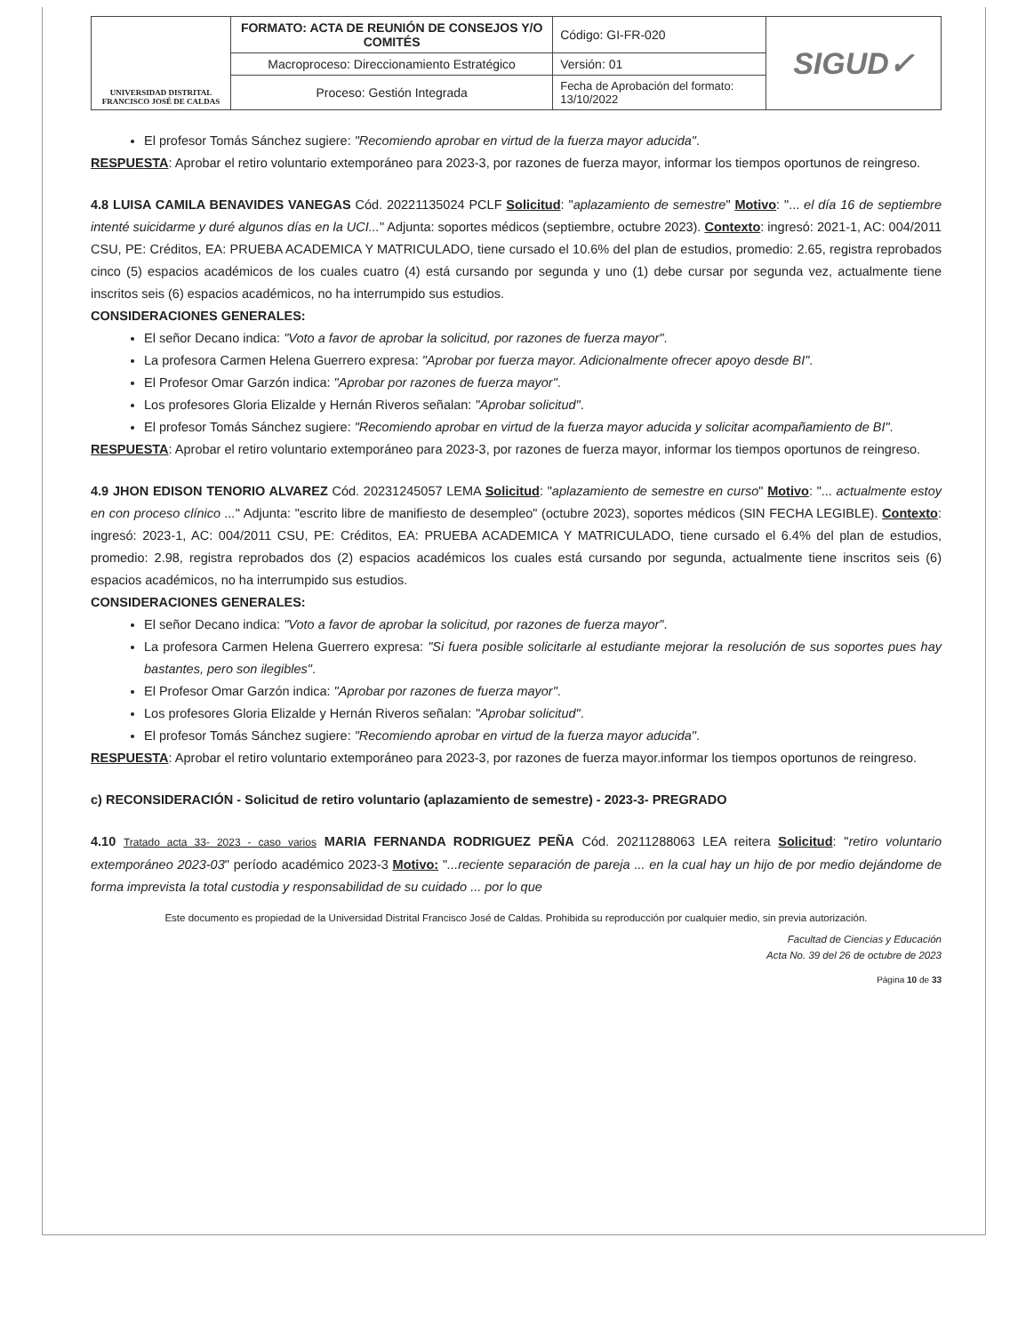| UNIVERSIDAD DISTRITAL FRANCISCO JOSÉ DE CALDAS | FORMATO: ACTA DE REUNIÓN DE CONSEJOS Y/O COMITÉS | Código: GI-FR-020 | SIGUD✓ |
| | Macroproceso: Direccionamiento Estratégico | Versión: 01 | |
| | Proceso: Gestión Integrada | Fecha de Aprobación del formato: 13/10/2022 | |
El profesor Tomás Sánchez sugiere: "Recomiendo aprobar en virtud de la fuerza mayor aducida".
RESPUESTA: Aprobar el retiro voluntario extemporáneo para 2023-3, por razones de fuerza mayor, informar los tiempos oportunos de reingreso.
4.8 LUISA CAMILA BENAVIDES VANEGAS Cód. 20221135024 PCLF Solicitud: "aplazamiento de semestre" Motivo: "... el día 16 de septiembre intenté suicidarme y duré algunos días en la UCI..." Adjunta: soportes médicos (septiembre, octubre 2023). Contexto: ingresó: 2021-1, AC: 004/2011 CSU, PE: Créditos, EA: PRUEBA ACADEMICA Y MATRICULADO, tiene cursado el 10.6% del plan de estudios, promedio: 2.65, registra reprobados cinco (5) espacios académicos de los cuales cuatro (4) está cursando por segunda y uno (1) debe cursar por segunda vez, actualmente tiene inscritos seis (6) espacios académicos, no ha interrumpido sus estudios.
CONSIDERACIONES GENERALES:
El señor Decano indica: "Voto a favor de aprobar la solicitud, por razones de fuerza mayor".
La profesora Carmen Helena Guerrero expresa: "Aprobar por fuerza mayor. Adicionalmente ofrecer apoyo desde BI".
El Profesor Omar Garzón indica: "Aprobar por razones de fuerza mayor".
Los profesores Gloria Elizalde y Hernán Riveros señalan: "Aprobar solicitud".
El profesor Tomás Sánchez sugiere: "Recomiendo aprobar en virtud de la fuerza mayor aducida y solicitar acompañamiento de BI".
RESPUESTA: Aprobar el retiro voluntario extemporáneo para 2023-3, por razones de fuerza mayor, informar los tiempos oportunos de reingreso.
4.9 JHON EDISON TENORIO ALVAREZ Cód. 20231245057 LEMA Solicitud: "aplazamiento de semestre en curso" Motivo: "... actualmente estoy en con proceso clínico ..." Adjunta: "escrito libre de manifiesto de desempleo" (octubre 2023), soportes médicos (SIN FECHA LEGIBLE). Contexto: ingresó: 2023-1, AC: 004/2011 CSU, PE: Créditos, EA: PRUEBA ACADEMICA Y MATRICULADO, tiene cursado el 6.4% del plan de estudios, promedio: 2.98, registra reprobados dos (2) espacios académicos los cuales está cursando por segunda, actualmente tiene inscritos seis (6) espacios académicos, no ha interrumpido sus estudios.
CONSIDERACIONES GENERALES:
El señor Decano indica: "Voto a favor de aprobar la solicitud, por razones de fuerza mayor".
La profesora Carmen Helena Guerrero expresa: "Si fuera posible solicitarle al estudiante mejorar la resolución de sus soportes pues hay bastantes, pero son ilegibles".
El Profesor Omar Garzón indica: "Aprobar por razones de fuerza mayor".
Los profesores Gloria Elizalde y Hernán Riveros señalan: "Aprobar solicitud".
El profesor Tomás Sánchez sugiere: "Recomiendo aprobar en virtud de la fuerza mayor aducida".
RESPUESTA: Aprobar el retiro voluntario extemporáneo para 2023-3, por razones de fuerza mayor.informar los tiempos oportunos de reingreso.
c) RECONSIDERACIÓN - Solicitud de retiro voluntario (aplazamiento de semestre) - 2023-3- PREGRADO
4.10 Tratado acta 33- 2023 - caso varios MARIA FERNANDA RODRIGUEZ PEÑA Cód. 20211288063 LEA reitera Solicitud: "retiro voluntario extemporáneo 2023-03" período académico 2023-3 Motivo: "...reciente separación de pareja ... en la cual hay un hijo de por medio dejándome de forma imprevista la total custodia y responsabilidad de su cuidado ... por lo que
Este documento es propiedad de la Universidad Distrital Francisco José de Caldas. Prohibida su reproducción por cualquier medio, sin previa autorización.
Facultad de Ciencias y Educación
Acta No. 39 del 26 de octubre de 2023
Página 10 de 33